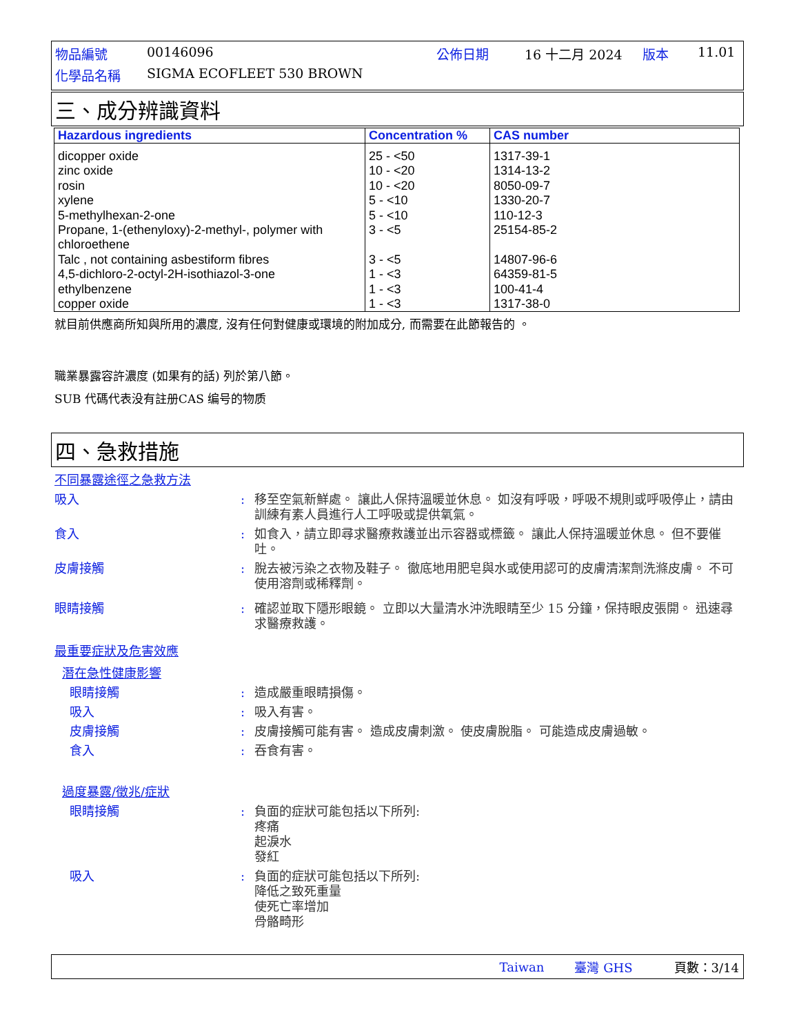物品編號 00146096 公佈日期 16 十二月 2024 版本 11.01 化學品名稱 SIGMA ECOFLEET 530 BROWN
三、成分辨識資料
| Hazardous ingredients | Concentration % | CAS number |
| --- | --- | --- |
| dicopper oxide zinc oxide rosin xylene 5-methylhexan-2-one Propane, 1-(ethenyloxy)-2-methyl-, polymer with chloroethene Talc , not containing asbestiform fibres 4,5-dichloro-2-octyl-2H-isothiazol-3-one ethylbenzene copper oxide | 25 - <50 10 - <20 10 - <20 5 - <10 5 - <10 3 - <5 3 - <5 1 - <3 1 - <3 1 - <3 | 1317-39-1 1314-13-2 8050-09-7 1330-20-7 110-12-3 25154-85-2 14807-96-6 64359-81-5 100-41-4 1317-38-0 |
就目前供應商所知與所用的濃度, 沒有任何對健康或環境的附加成分, 而需要在此節報告的 。
職業暴露容許濃度 (如果有的話) 列於第八節。
SUB 代碼代表没有註册CAS 编号的物质
四、急救措施
不同暴露途徑之急救方法
吸入: 移至空氣新鮮處。 讓此人保持溫暖並休息。 如沒有呼吸，呼吸不規則或呼吸停止，請由訓練有素人員進行人工呼吸或提供氧氣。
食入: 如食入，請立即尋求醫療救護並出示容器或標籤。 讓此人保持溫暖並休息。 但不要催吐。
皮膚接觸: 脫去被污染之衣物及鞋子。 徹底地用肥皂與水或使用認可的皮膚清潔劑洗滌皮膚。 不可使用溶劑或稀釋劑。
眼睛接觸: 確認並取下隱形眼鏡。 立即以大量清水沖洗眼睛至少 15 分鐘，保持眼皮張開。 迅速尋求醫療救護。
最重要症狀及危害效應
潛在急性健康影響
眼睛接觸: 造成嚴重眼睛損傷。
吸入: 吸入有害。
皮膚接觸: 皮膚接觸可能有害。 造成皮膚刺激。 使皮膚脫脂。 可能造成皮膚過敏。
食入: 吞食有害。
過度暴露/徵兆/症狀
眼睛接觸: 負面的症狀可能包括以下所列:
疼痛
起淚水
發紅
吸入: 負面的症狀可能包括以下所列:
降低之致死重量
使死亡率增加
骨骼畸形
Taiwan 臺灣 GHS 頁數：3/14